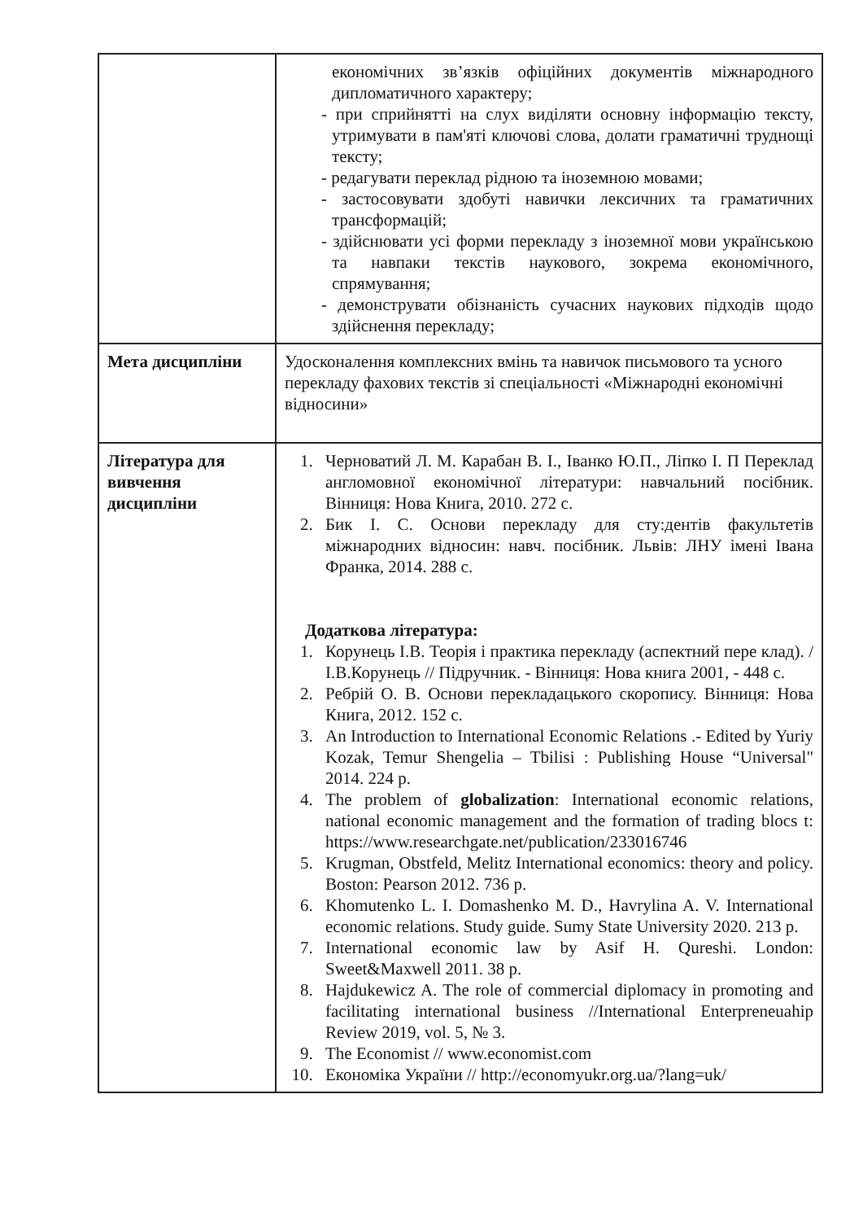| | економічних зв’язків офіційних документів міжнародного дипломатичного характеру; - при сприйнятті на слух виділяти основну інформацію тексту, утримувати в пам'яті ключові слова, долати граматичні труднощі тексту; - редагувати переклад рідною та іноземною мовами; - застосовувати здобуті навички лексичних та граматичних трансформацій; - здійснювати усі форми перекладу з іноземної мови українською та навпаки текстів наукового, зокрема економічного, спрямування; - демонструвати обізнаність сучасних наукових підходів щодо здійснення перекладу; |
| Мета дисципліни | Удосконалення комплексних вмінь та навичок письмового та усного перекладу фахових текстів зі спеціальності «Міжнародні економічні відносини» |
| Література для вивчення дисципліни | 1. Черноватий Л. М. Карабан В. І., Іванко Ю.П., Ліпко І. П Переклад англомовної економічної літератури: навчальний посібник. Вінниця: Нова Книга, 2010. 272 с. 2. Бик І. С. Основи перекладу для сту:дентів факультетів міжнародних відносин: навч. посібник. Львів: ЛНУ імені Івана Франка, 2014. 288 с. Додаткова література: 1. Корунець І.В. Теорія і практика перекладу (аспектний пере клад). /І.В.Корунець // Підручник. - Вінниця: Нова книга 2001, - 448 с. 2. Ребрій О. В. Основи перекладацького скоропису. Вінниця: Нова Книга, 2012. 152 с. 3. An Introduction to International Economic Relations .- Edited by Yuriy Kozak, Temur Shengelia – Tbilisi : Publishing House “Universal" 2014. 224 p. 4. The problem of globalization : International economic relations, national economic management and the formation of trading blocs t: https://www.researchgate.net/publication/233016746 5. Krugman, Obstfeld, Melitz International economics: theory and policy. Boston: Pearson 2012. 736 p. 6. Khomutenko L. I. Domashenko M. D., Havrylina A. V. International economic relations. Study guide. Sumy State University 2020. 213 p. 7. International economic law by Asif H. Qureshi. London: Sweet&Maxwell 2011. 38 p. 8. Hajdukewicz A. The role of commercial diplomacy in promoting and facilitating international business //International Enterpreneuahip Review 2019, vol. 5, № 3. 9. The Economist // www.economist.com 10. Економіка України // http://economyukr.org.ua/?lang=uk/ |